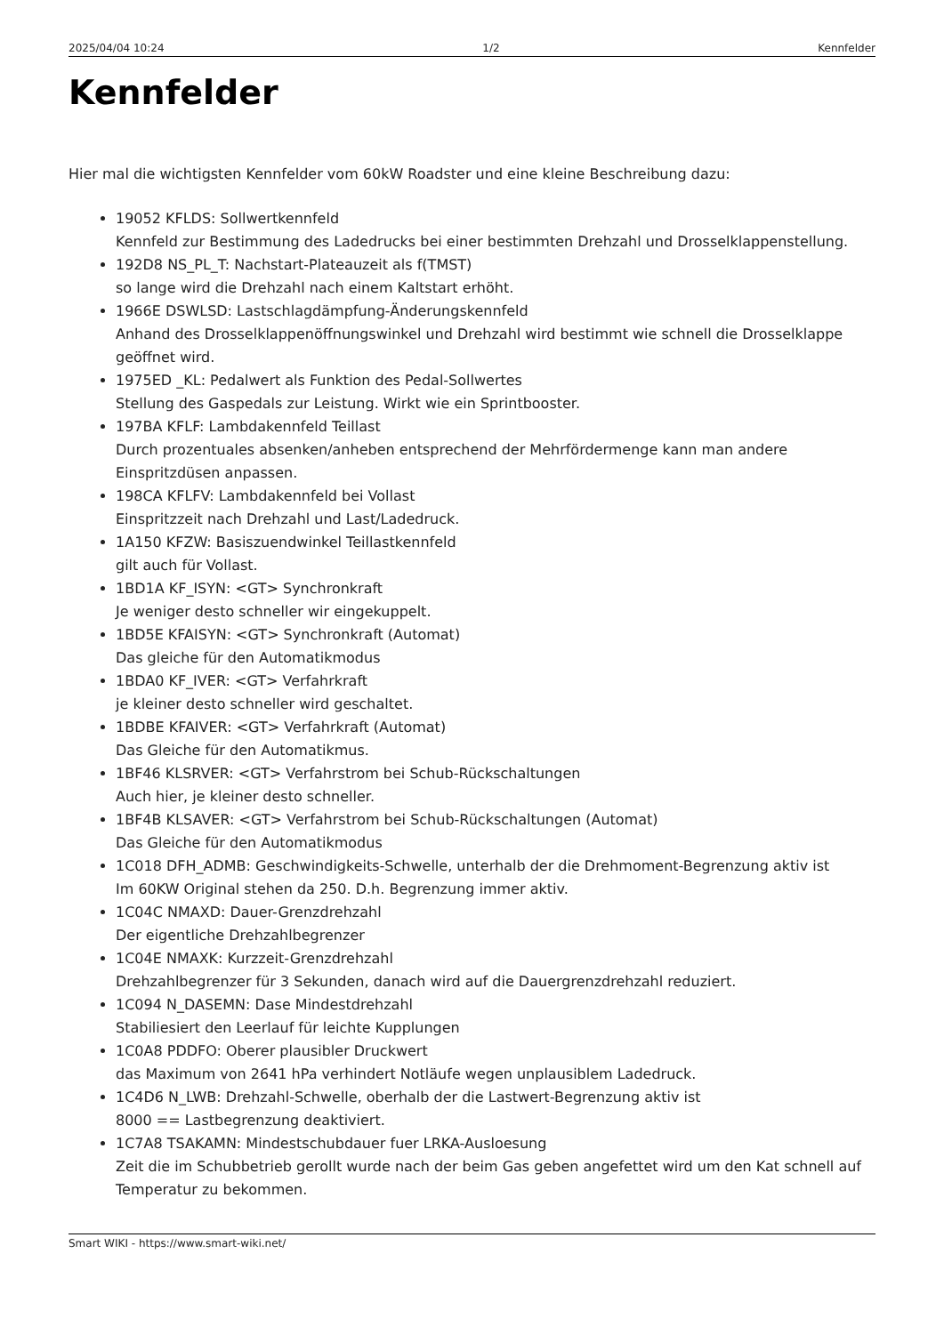2025/04/04 10:24 1/2 Kennfelder
Kennfelder
Hier mal die wichtigsten Kennfelder vom 60kW Roadster und eine kleine Beschreibung dazu:
19052 KFLDS: Sollwertkennfeld
Kennfeld zur Bestimmung des Ladedrucks bei einer bestimmten Drehzahl und Drosselklappenstellung.
192D8 NS_PL_T: Nachstart-Plateauzeit als f(TMST)
so lange wird die Drehzahl nach einem Kaltstart erhöht.
1966E DSWLSD: Lastschlagdämpfung-Änderungskennfeld
Anhand des Drosselklappenöffnungswinkel und Drehzahl wird bestimmt wie schnell die Drosselklappe geöffnet wird.
1975ED _KL: Pedalwert als Funktion des Pedal-Sollwertes
Stellung des Gaspedals zur Leistung. Wirkt wie ein Sprintbooster.
197BA KFLF: Lambdakennfeld Teillast
Durch prozentuales absenken/anheben entsprechend der Mehrfördermenge kann man andere Einspritzdüsen anpassen.
198CA KFLFV: Lambdakennfeld bei Vollast
Einspritzzeit nach Drehzahl und Last/Ladedruck.
1A150 KFZW: Basiszuendwinkel Teillastkennfeld
gilt auch für Vollast.
1BD1A KF_ISYN: <GT> Synchronkraft
Je weniger desto schneller wir eingekuppelt.
1BD5E KFAISYN: <GT> Synchronkraft (Automat)
Das gleiche für den Automatikmodus
1BDA0 KF_IVER: <GT> Verfahrkraft
je kleiner desto schneller wird geschaltet.
1BDBE KFAIVER: <GT> Verfahrkraft (Automat)
Das Gleiche für den Automatikmus.
1BF46 KLSRVER: <GT> Verfahrstrom bei Schub-Rückschaltungen
Auch hier, je kleiner desto schneller.
1BF4B KLSAVER: <GT> Verfahrstrom bei Schub-Rückschaltungen (Automat)
Das Gleiche für den Automatikmodus
1C018 DFH_ADMB: Geschwindigkeits-Schwelle, unterhalb der die Drehmoment-Begrenzung aktiv ist
Im 60KW Original stehen da 250. D.h. Begrenzung immer aktiv.
1C04C NMAXD: Dauer-Grenzdrehzahl
Der eigentliche Drehzahlbegrenzer
1C04E NMAXK: Kurzzeit-Grenzdrehzahl
Drehzahlbegrenzer für 3 Sekunden, danach wird auf die Dauergrenzdrehzahl reduziert.
1C094 N_DASEMN: Dase Mindestdrehzahl
Stabiliesiert den Leerlauf für leichte Kupplungen
1C0A8 PDDFO: Oberer plausibler Druckwert
das Maximum von 2641 hPa verhindert Notläufe wegen unplausiblem Ladedruck.
1C4D6 N_LWB: Drehzahl-Schwelle, oberhalb der die Lastwert-Begrenzung aktiv ist
8000 == Lastbegrenzung deaktiviert.
1C7A8 TSAKAMN: Mindestschubdauer fuer LRKA-Ausloesung
Zeit die im Schubbetrieb gerollt wurde nach der beim Gas geben angefettet wird um den Kat schnell auf Temperatur zu bekommen.
Smart WIKI - https://www.smart-wiki.net/